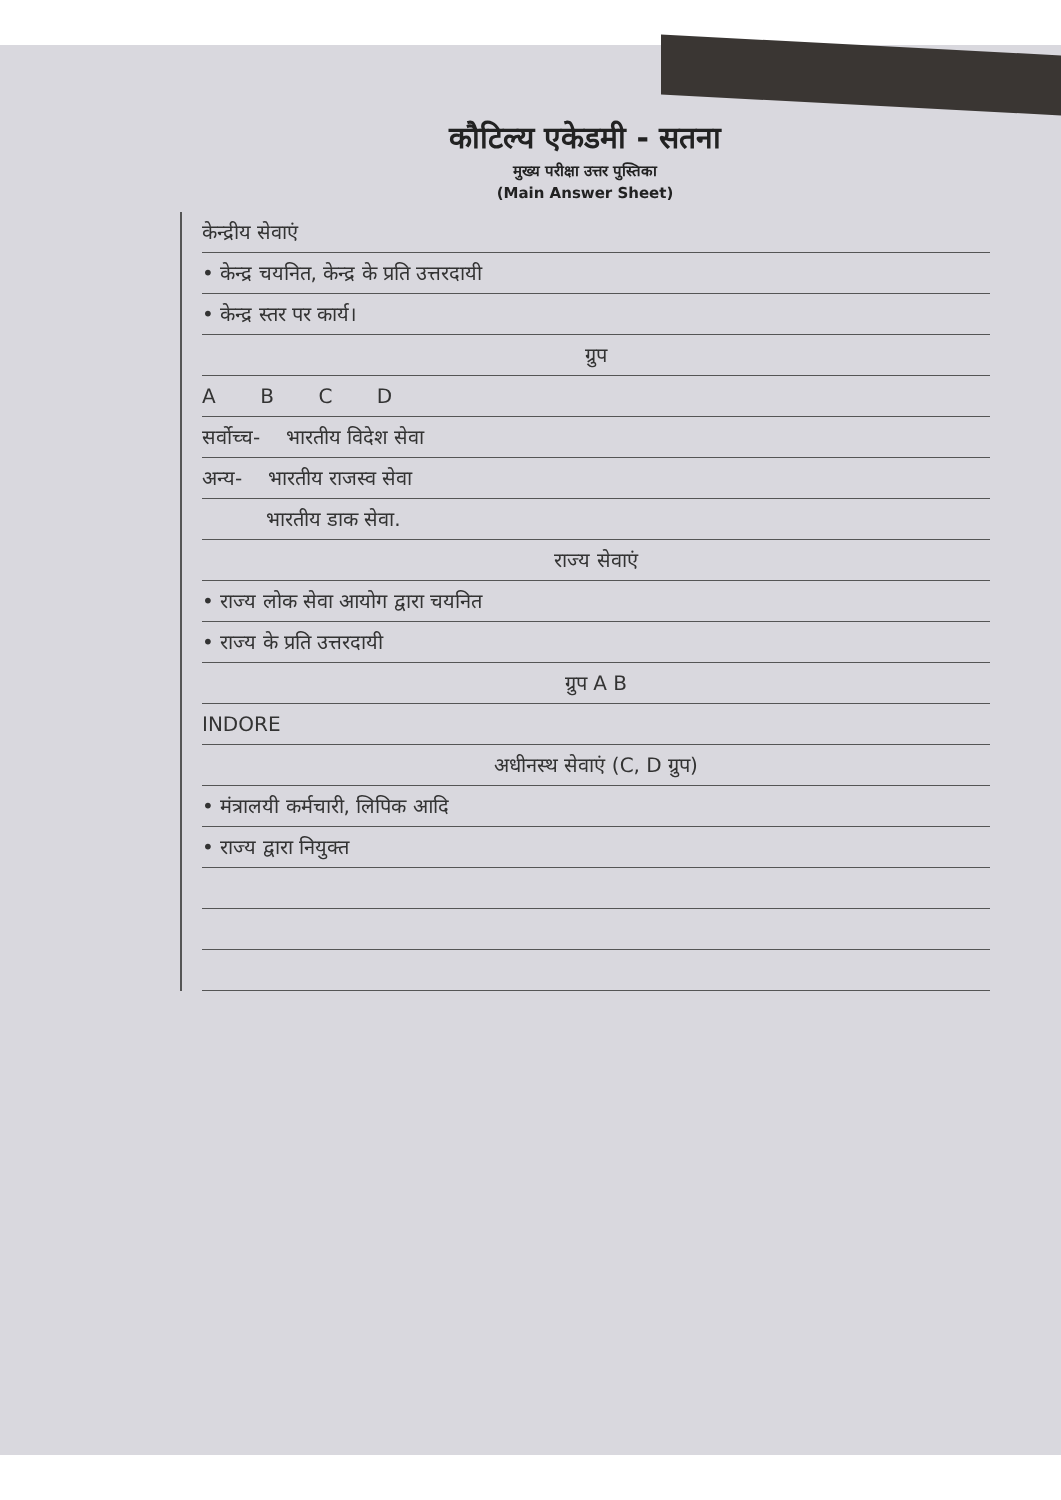कौटिल्य एकेडमी - सतना
मुख्य परीक्षा उत्तर पुस्तिका
(Main Answer Sheet)
केन्द्रीय सेवाएं
• केन्द्र चयनित, केन्द्र के प्रति उत्तरदायी
• केन्द्र स्तर पर कार्य।
ग्रुप
A B C D
सर्वोच्च- भारतीय विदेश सेवा
अन्य- भारतीय राजस्व सेवा
भारतीय डाक सेवा.
राज्य सेवाएं
• राज्य लोक सेवा आयोग द्वारा चयनित
• राज्य के प्रति उत्तरदायी
ग्रुप A B
INDORE
अधीनस्थ सेवाएं (C, D ग्रुप)
• मंत्रालयी कर्मचारी, लिपिक आदि
• राज्य द्वारा नियुक्त